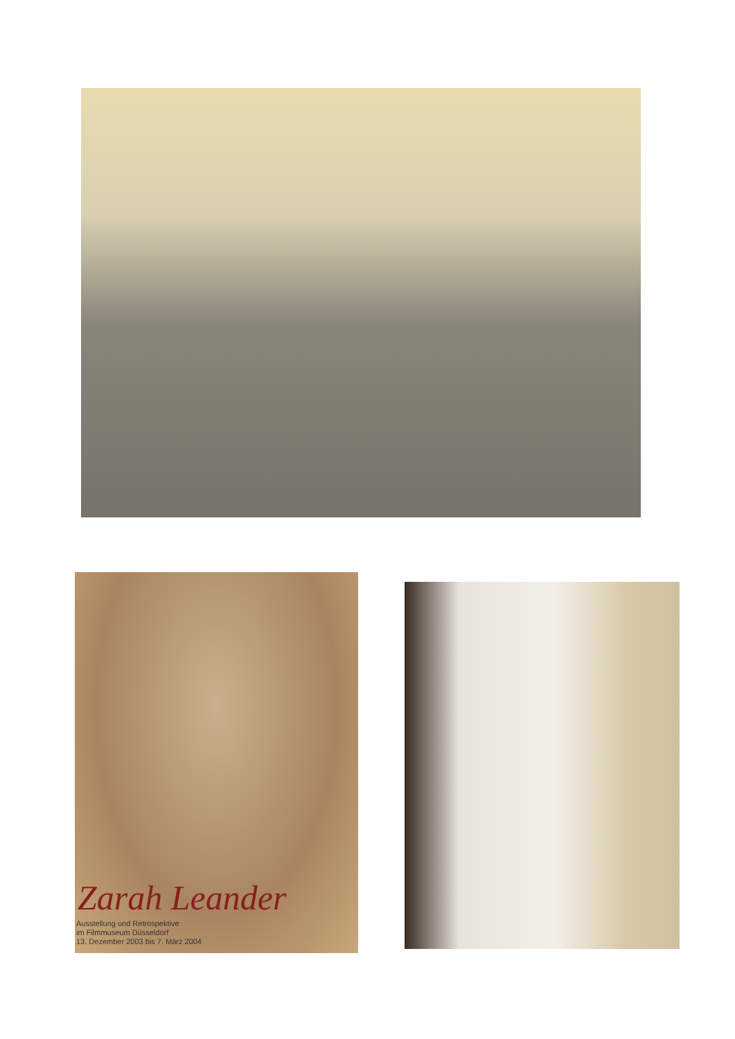Zarah Leander
Ausstellung und Retrospektive
im Filmmuseum Düsseldorf
13. Dezember 2003 bis 7. März 2004